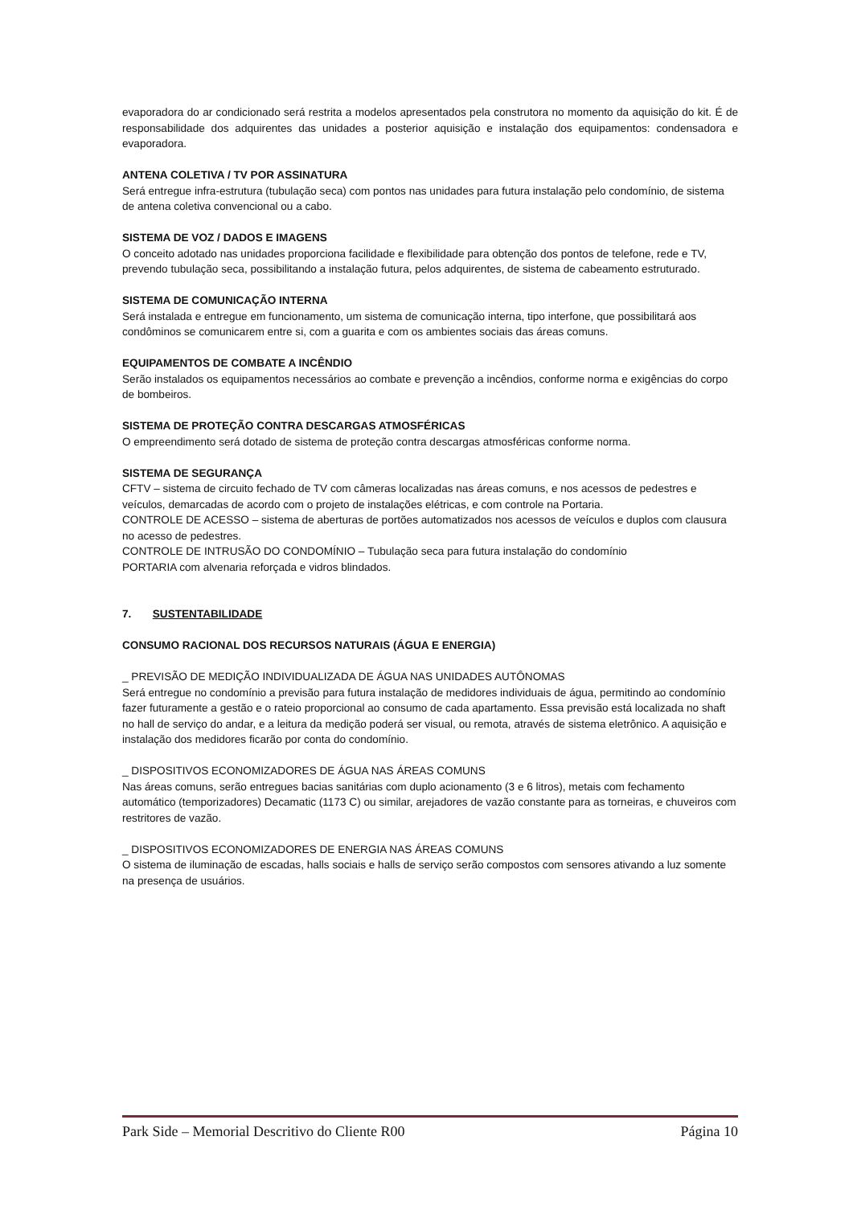evaporadora do ar condicionado será restrita a modelos apresentados pela construtora no momento da aquisição do kit. É de responsabilidade dos adquirentes das unidades a posterior aquisição e instalação dos equipamentos: condensadora e evaporadora.
ANTENA COLETIVA / TV POR ASSINATURA
Será entregue infra-estrutura (tubulação seca) com pontos nas unidades para futura instalação pelo condomínio, de sistema de antena coletiva convencional ou a cabo.
SISTEMA DE VOZ / DADOS E IMAGENS
O conceito adotado nas unidades proporciona facilidade e flexibilidade para obtenção dos pontos de telefone, rede e TV, prevendo tubulação seca, possibilitando a instalação futura, pelos adquirentes, de sistema de cabeamento estruturado.
SISTEMA DE COMUNICAÇÃO INTERNA
Será instalada e entregue em funcionamento, um sistema de comunicação interna, tipo interfone, que possibilitará aos condôminos se comunicarem entre si, com a guarita e com os ambientes sociais das áreas comuns.
EQUIPAMENTOS DE COMBATE A INCÊNDIO
Serão instalados os equipamentos necessários ao combate e prevenção a incêndios, conforme norma e exigências do corpo de bombeiros.
SISTEMA DE PROTEÇÃO CONTRA DESCARGAS ATMOSFÉRICAS
O empreendimento será dotado de sistema de proteção contra descargas atmosféricas conforme norma.
SISTEMA DE SEGURANÇA
CFTV – sistema de circuito fechado de TV com câmeras localizadas nas áreas comuns, e nos acessos de pedestres e veículos, demarcadas de acordo com o projeto de instalações elétricas, e com controle na Portaria.
CONTROLE DE ACESSO – sistema de aberturas de portões automatizados nos acessos de veículos e duplos com clausura no acesso de pedestres.
CONTROLE DE INTRUSÃO DO CONDOMÍNIO – Tubulação seca para futura instalação do condomínio
PORTARIA com alvenaria reforçada e vidros blindados.
7. SUSTENTABILIDADE
CONSUMO RACIONAL DOS RECURSOS NATURAIS (ÁGUA E ENERGIA)
_ PREVISÃO DE MEDIÇÃO INDIVIDUALIZADA DE ÁGUA NAS UNIDADES AUTÔNOMAS
Será entregue no condomínio a previsão para futura instalação de medidores individuais de água, permitindo ao condomínio fazer futuramente a gestão e o rateio proporcional ao consumo de cada apartamento. Essa previsão está localizada no shaft no hall de serviço do andar, e a leitura da medição poderá ser visual, ou remota, através de sistema eletrônico. A aquisição e instalação dos medidores ficarão por conta do condomínio.
_ DISPOSITIVOS ECONOMIZADORES DE ÁGUA NAS ÁREAS COMUNS
Nas áreas comuns, serão entregues bacias sanitárias com duplo acionamento (3 e 6 litros), metais com fechamento automático (temporizadores) Decamatic (1173 C) ou similar, arejadores de vazão constante para as torneiras, e chuveiros com restritores de vazão.
_ DISPOSITIVOS ECONOMIZADORES DE ENERGIA NAS ÁREAS COMUNS
O sistema de iluminação de escadas, halls sociais e halls de serviço serão compostos com sensores ativando a luz somente na presença de usuários.
Park Side – Memorial Descritivo do Cliente R00 Página 10